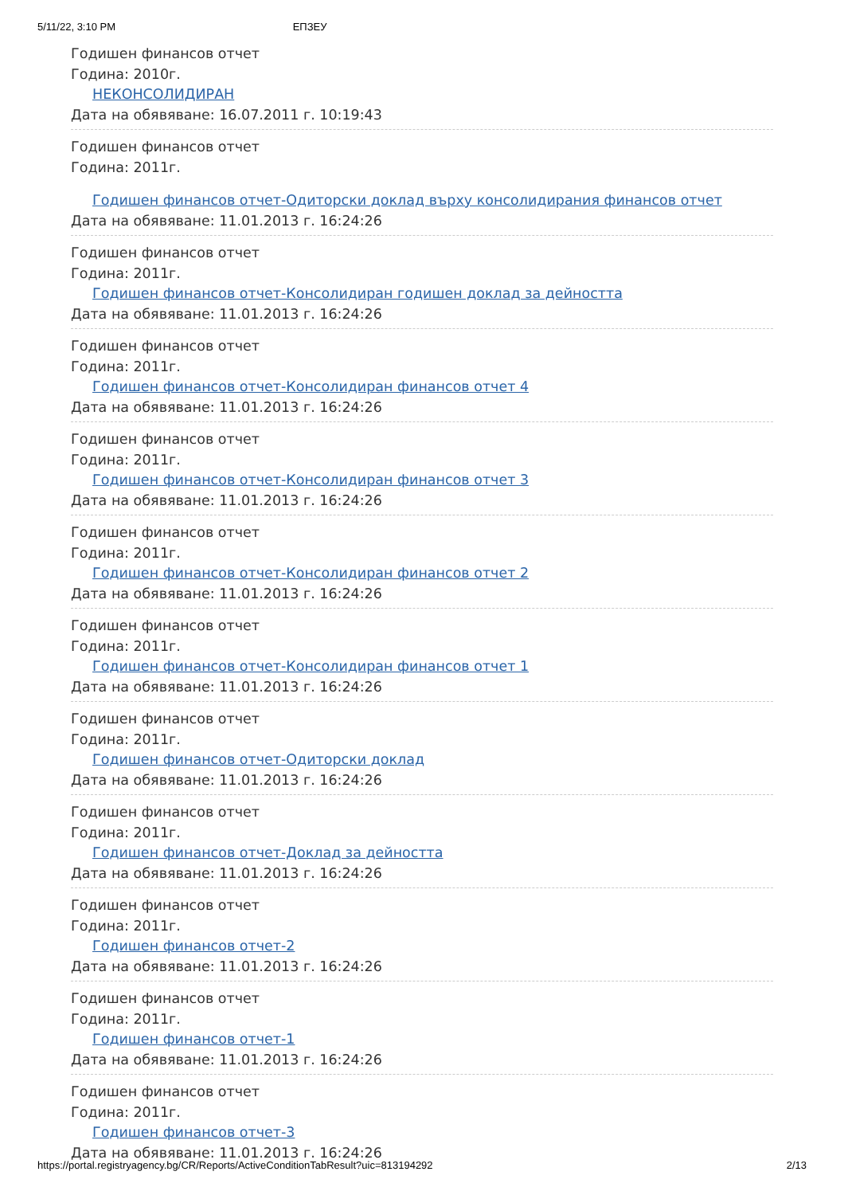5/11/22, 3:10 PM ЕПЗЕУ
Годишен финансов отчет
Година: 2010г.
НЕКОНСОЛИДИРАН
Дата на обявяване: 16.07.2011 г. 10:19:43
Годишен финансов отчет
Година: 2011г.
Годишен финансов отчет-Одиторски доклад върху консолидирания финансов отчет
Дата на обявяване: 11.01.2013 г. 16:24:26
Годишен финансов отчет
Година: 2011г.
Годишен финансов отчет-Консолидиран годишен доклад за дейността
Дата на обявяване: 11.01.2013 г. 16:24:26
Годишен финансов отчет
Година: 2011г.
Годишен финансов отчет-Консолидиран финансов отчет 4
Дата на обявяване: 11.01.2013 г. 16:24:26
Годишен финансов отчет
Година: 2011г.
Годишен финансов отчет-Консолидиран финансов отчет 3
Дата на обявяване: 11.01.2013 г. 16:24:26
Годишен финансов отчет
Година: 2011г.
Годишен финансов отчет-Консолидиран финансов отчет 2
Дата на обявяване: 11.01.2013 г. 16:24:26
Годишен финансов отчет
Година: 2011г.
Годишен финансов отчет-Консолидиран финансов отчет 1
Дата на обявяване: 11.01.2013 г. 16:24:26
Годишен финансов отчет
Година: 2011г.
Годишен финансов отчет-Одиторски доклад
Дата на обявяване: 11.01.2013 г. 16:24:26
Годишен финансов отчет
Година: 2011г.
Годишен финансов отчет-Доклад за дейността
Дата на обявяване: 11.01.2013 г. 16:24:26
Годишен финансов отчет
Година: 2011г.
Годишен финансов отчет-2
Дата на обявяване: 11.01.2013 г. 16:24:26
Годишен финансов отчет
Година: 2011г.
Годишен финансов отчет-1
Дата на обявяване: 11.01.2013 г. 16:24:26
Годишен финансов отчет
Година: 2011г.
Годишен финансов отчет-3
Дата на обявяване: 11.01.2013 г. 16:24:26
https://portal.registryagency.bg/CR/Reports/ActiveConditionTabResult?uic=813194292 2/13